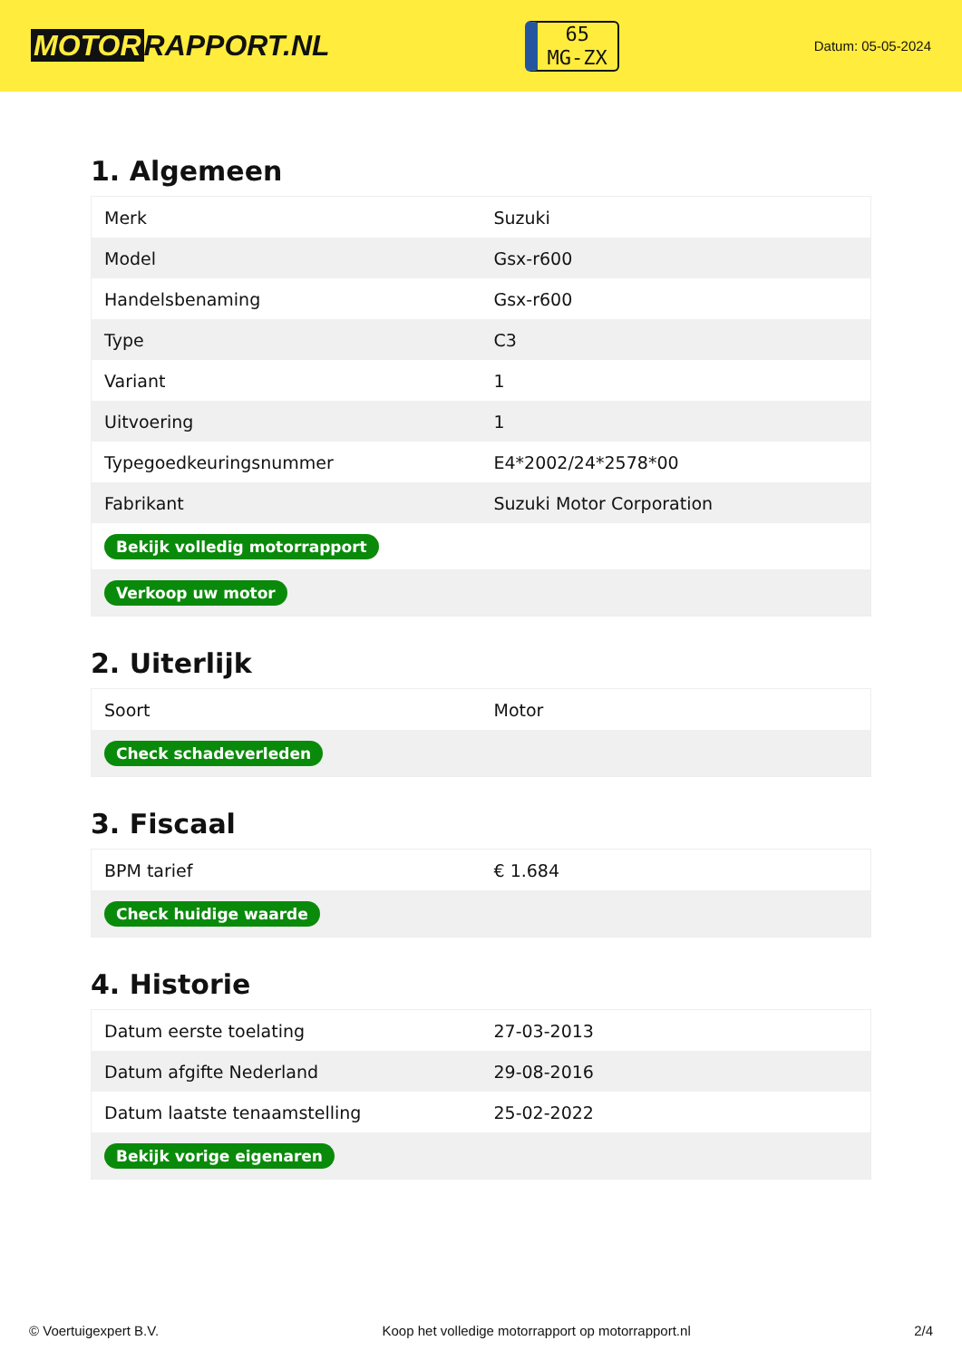MOTOR RAPPORT.NL
65
MG-ZX
Datum: 05-05-2024
1. Algemeen
| Merk | Suzuki |
| Model | Gsx-r600 |
| Handelsbenaming | Gsx-r600 |
| Type | C3 |
| Variant | 1 |
| Uitvoering | 1 |
| Typegoedkeuringsnummer | E4*2002/24*2578*00 |
| Fabrikant | Suzuki Motor Corporation |
| Bekijk volledig motorrapport | |
| Verkoop uw motor | |
2. Uiterlijk
| Soort | Motor |
| Check schadeverleden | |
3. Fiscaal
| BPM tarief | € 1.684 |
| Check huidige waarde | |
4. Historie
| Datum eerste toelating | 27-03-2013 |
| Datum afgifte Nederland | 29-08-2016 |
| Datum laatste tenaamstelling | 25-02-2022 |
| Bekijk vorige eigenaren | |
© Voertuigexpert B.V. Koop het volledige motorrapport op motorrapport.nl 2/4